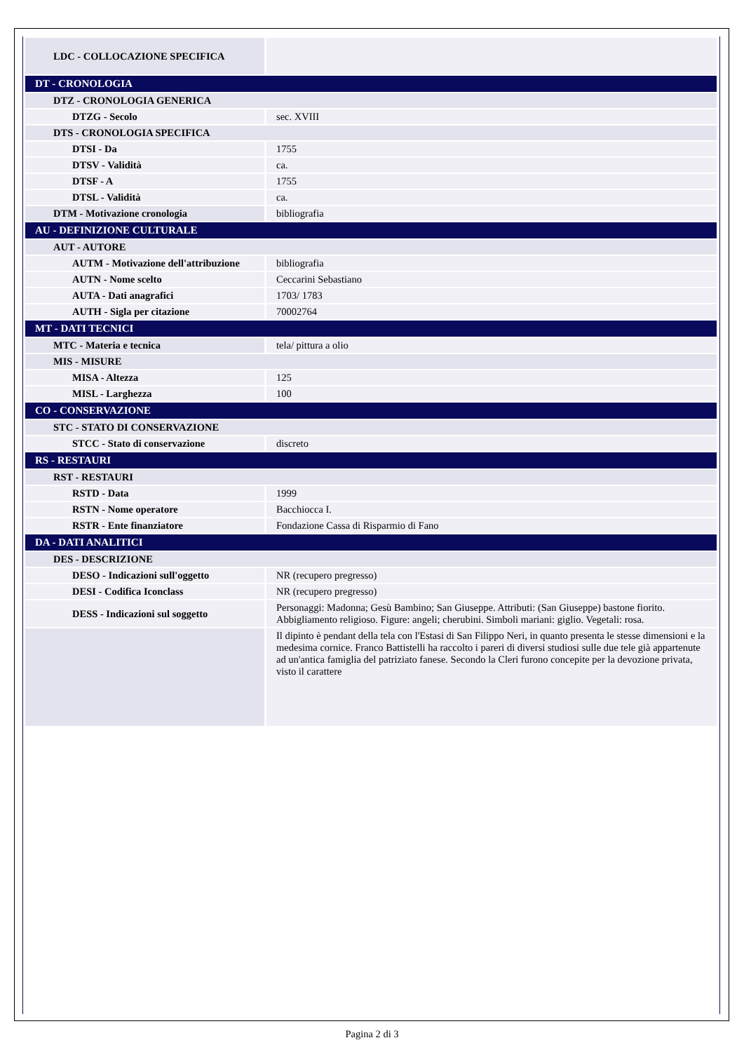| LDC - COLLOCAZIONE SPECIFICA | |
| DT - CRONOLOGIA | |
| DTZ - CRONOLOGIA GENERICA | |
| DTZG - Secolo | sec. XVIII |
| DTS - CRONOLOGIA SPECIFICA | |
| DTSI - Da | 1755 |
| DTSV - Validità | ca. |
| DTSF - A | 1755 |
| DTSL - Validità | ca. |
| DTM - Motivazione cronologia | bibliografia |
| AU - DEFINIZIONE CULTURALE | |
| AUT - AUTORE | |
| AUTM - Motivazione dell'attribuzione | bibliografia |
| AUTN - Nome scelto | Ceccarini Sebastiano |
| AUTA - Dati anagrafici | 1703/ 1783 |
| AUTH - Sigla per citazione | 70002764 |
| MT - DATI TECNICI | |
| MTC - Materia e tecnica | tela/ pittura a olio |
| MIS - MISURE | |
| MISA - Altezza | 125 |
| MISL - Larghezza | 100 |
| CO - CONSERVAZIONE | |
| STC - STATO DI CONSERVAZIONE | |
| STCC - Stato di conservazione | discreto |
| RS - RESTAURI | |
| RST - RESTAURI | |
| RSTD - Data | 1999 |
| RSTN - Nome operatore | Bacchiocca I. |
| RSTR - Ente finanziatore | Fondazione Cassa di Risparmio di Fano |
| DA - DATI ANALITICI | |
| DES - DESCRIZIONE | |
| DESO - Indicazioni sull'oggetto | NR (recupero pregresso) |
| DESI - Codifica Iconclass | NR (recupero pregresso) |
| DESS - Indicazioni sul soggetto | Personaggi: Madonna; Gesù Bambino; San Giuseppe. Attributi: (San Giuseppe) bastone fiorito. Abbigliamento religioso. Figure: angeli; cherubini. Simboli mariani: giglio. Vegetali: rosa. |
| | Il dipinto è pendant della tela con l'Estasi di San Filippo Neri, in quanto presenta le stesse dimensioni e la medesima cornice. Franco Battistelli ha raccolto i pareri di diversi studiosi sulle due tele già appartenute ad un'antica famiglia del patriziato fanese. Secondo la Cleri furono concepite per la devozione privata, visto il carattere |
Pagina 2 di 3